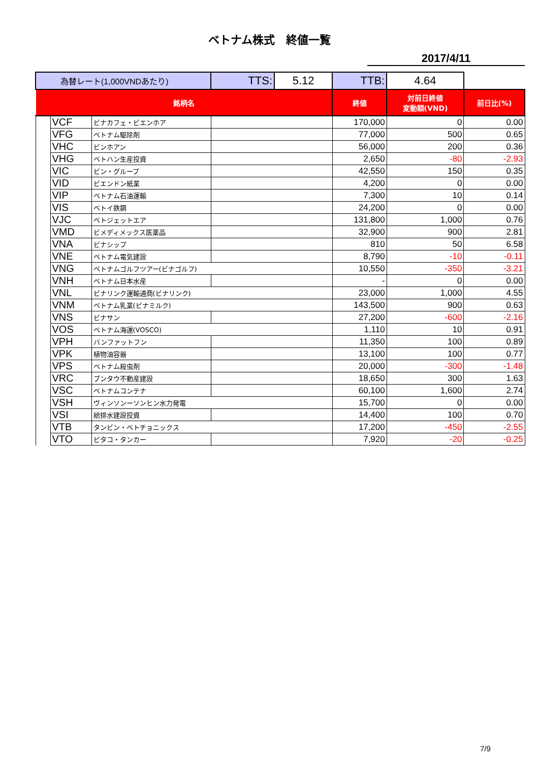ベトナム株式　終値一覧
2017/4/11
| 為替レート(1,000VNDあたり) | | | TTS: | 5.12 | TTB: | 4.64 | |
| 銘柄名 | | | | | 終値 | 対前日終値 変動額(VND) | 前日比(%) |
| | VCF | ビナカフェ・ビエンホア | | | 170,000 | 0 | 0.00 |
| | VFG | ベトナム駆除剤 | | | 77,000 | 500 | 0.65 |
| | VHC | ビンホアン | | | 56,000 | 200 | 0.36 |
| | VHG | ベトハン生産投資 | | | 2,650 | -80 | -2.93 |
| | VIC | ビン・グループ | | | 42,550 | 150 | 0.35 |
| | VID | ビエンドン紙業 | | | 4,200 | 0 | 0.00 |
| | VIP | ベトナム石油運輸 | | | 7,300 | 10 | 0.14 |
| | VIS | ベトイ鉄鋼 | | | 24,200 | 0 | 0.00 |
| | VJC | ベトジェットエア | | | 131,800 | 1,000 | 0.76 |
| | VMD | ビメディメックス医薬品 | | | 32,900 | 900 | 2.81 |
| | VNA | ビナシップ | | | 810 | 50 | 6.58 |
| | VNE | ベトナム電気建設 | | | 8,790 | -10 | -0.11 |
| | VNG | ベトナムゴルフツアー(ビナゴルフ) | | | 10,550 | -350 | -3.21 |
| | VNH | ベトナム日本水産 | | | - | 0 | 0.00 |
| | VNL | ビナリンク運輸通商(ビナリンク) | | | 23,000 | 1,000 | 4.55 |
| | VNM | ベトナム乳業(ビナミルク) | | | 143,500 | 900 | 0.63 |
| | VNS | ビナサン | | | 27,200 | -600 | -2.16 |
| | VOS | ベトナム海運(VOSCO) | | | 1,110 | 10 | 0.91 |
| | VPH | バンファットフン | | | 11,350 | 100 | 0.89 |
| | VPK | 植物油容器 | | | 13,100 | 100 | 0.77 |
| | VPS | ベトナム殺虫剤 | | | 20,000 | -300 | -1.48 |
| | VRC | ブンタウ不動産建設 | | | 18,650 | 300 | 1.63 |
| | VSC | ベトナムコンテナ | | | 60,100 | 1,600 | 2.74 |
| | VSH | ヴィンソンーソンヒン水力発電 | | | 15,700 | 0 | 0.00 |
| | VSI | 給排水建設投資 | | | 14,400 | 100 | 0.70 |
| | VTB | タンビン・ベトチョニックス | | | 17,200 | -450 | -2.55 |
| | VTO | ビタコ・タンカー | | | 7,920 | -20 | -0.25 |
7/9